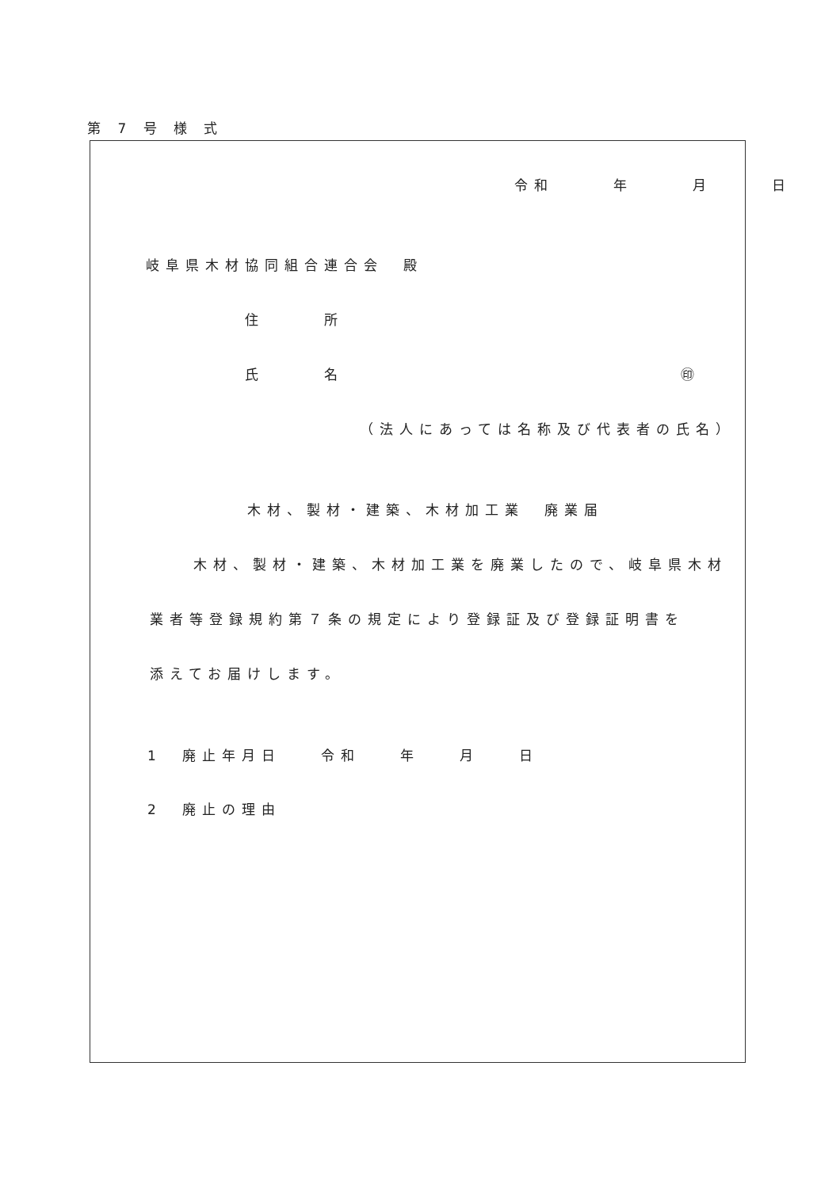第 7 号 様 式
令和　　　年　　　月　　　日
岐阜県木材協同組合連合会　殿
住　　　所
氏　　　名 ㊞
（法人にあっては名称及び代表者の氏名）
木材、製材・建築、木材加工業　廃業届
木材、製材・建築、木材加工業を廃業したので、岐阜県木材
業者等登録規約第７条の規定により登録証及び登録証明書を
添えてお届けします。
1　廃止年月日　　令和　　年　　月　　日
2　廃止の理由